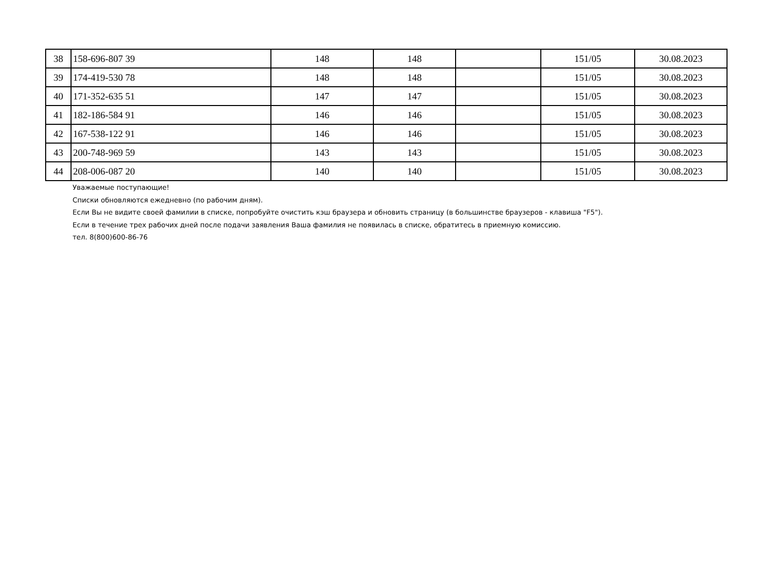| 38 | 158-696-807 39 | 148 | 148 | | 151/05 | 30.08.2023 |
| 39 | 174-419-530 78 | 148 | 148 | | 151/05 | 30.08.2023 |
| 40 | 171-352-635 51 | 147 | 147 | | 151/05 | 30.08.2023 |
| 41 | 182-186-584 91 | 146 | 146 | | 151/05 | 30.08.2023 |
| 42 | 167-538-122 91 | 146 | 146 | | 151/05 | 30.08.2023 |
| 43 | 200-748-969 59 | 143 | 143 | | 151/05 | 30.08.2023 |
| 44 | 208-006-087 20 | 140 | 140 | | 151/05 | 30.08.2023 |
Уважаемые поступающие!
Списки обновляются ежедневно (по рабочим дням).
Если Вы не видите своей фамилии в списке, попробуйте очистить кэш браузера и обновить страницу (в большинстве браузеров - клавиша "F5").
Если в течение трех рабочих дней после подачи заявления Ваша фамилия не появилась в списке, обратитесь в приемную комиссию.
тел. 8(800)600-86-76